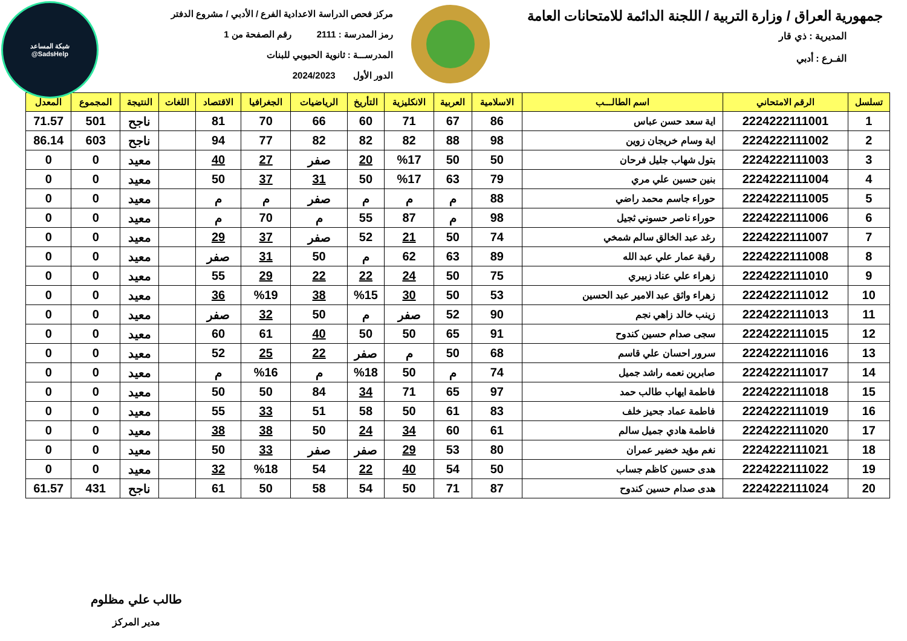شبكة المساعد
@SadsHelp
جمهورية العراق / وزارة التربية / اللجنة الدائمة للامتحانات العامة
المديرية : ذي قار
الفـرع : أدبي
مركز فحص الدراسة الاعدادية الفرع / الأدبي / مشروع الدفتر
رمز المدرسة : 2111 رقم الصفحة من 1
المدرســـة : ثانوية الحبوبي للبنات
الدور الأول 2024/2023
| تسلسل | الرقم الامتحاني | اسم الطالـــب | الاسلامية | العربية | الانكليزية | التأريخ | الرياضيات | الجغرافيا | الاقتصاد | اللغات | النتيجة | المجموع | المعدل |
| --- | --- | --- | --- | --- | --- | --- | --- | --- | --- | --- | --- | --- | --- |
| 1 | 2224222111001 | اية سعد حسن عباس | 86 | 67 | 71 | 60 | 66 | 70 | 81 | | ناجح | 501 | 71.57 |
| 2 | 2224222111002 | اية وسام خريجان زوين | 98 | 88 | 82 | 82 | 82 | 77 | 94 | | ناجح | 603 | 86.14 |
| 3 | 2224222111003 | بتول شهاب جليل فرحان | 50 | 50 | %17 | 20 | صفر | 27 | 40 | | معيد | 0 | 0 |
| 4 | 2224222111004 | بنين حسين علي مري | 79 | 63 | %17 | 50 | 31 | 37 | 50 | | معيد | 0 | 0 |
| 5 | 2224222111005 | حوراء جاسم محمد راضي | 88 | م | م | م | صفر | م | م | | معيد | 0 | 0 |
| 6 | 2224222111006 | حوراء ناصر حسوني ثجيل | 98 | م | 87 | 55 | م | 70 | م | | معيد | 0 | 0 |
| 7 | 2224222111007 | رغد عبد الخالق سالم شمخي | 74 | 50 | 21 | 52 | صفر | 37 | 29 | | معيد | 0 | 0 |
| 8 | 2224222111008 | رقية عمار علي عبد الله | 89 | 63 | 62 | م | 50 | 31 | صفر | | معيد | 0 | 0 |
| 9 | 2224222111010 | زهراء علي عناد زبيري | 75 | 50 | 24 | 22 | 22 | 29 | 55 | | معيد | 0 | 0 |
| 10 | 2224222111012 | زهراء واثق عبد الامير عبد الحسين | 53 | 50 | 30 | %15 | 38 | %19 | 36 | | معيد | 0 | 0 |
| 11 | 2224222111013 | زينب خالد زاهي نجم | 90 | 52 | صفر | م | 50 | 32 | صفر | | معيد | 0 | 0 |
| 12 | 2224222111015 | سجى صدام حسين كندوح | 91 | 65 | 50 | 50 | 40 | 61 | 60 | | معيد | 0 | 0 |
| 13 | 2224222111016 | سرور احسان علي قاسم | 68 | 50 | م | صفر | 22 | 25 | 52 | | معيد | 0 | 0 |
| 14 | 2224222111017 | صابرين نعمه راشد جميل | 74 | م | 50 | %18 | م | %16 | م | | معيد | 0 | 0 |
| 15 | 2224222111018 | فاطمة ايهاب طالب حمد | 97 | 65 | 71 | 34 | 84 | 50 | 50 | | معيد | 0 | 0 |
| 16 | 2224222111019 | فاطمة عماد جحيز خلف | 83 | 61 | 50 | 58 | 51 | 33 | 55 | | معيد | 0 | 0 |
| 17 | 2224222111020 | فاطمة هادي جميل سالم | 61 | 60 | 34 | 24 | 50 | 38 | 38 | | معيد | 0 | 0 |
| 18 | 2224222111021 | نغم مؤيد خضير عمران | 80 | 53 | 29 | صفر | صفر | 33 | 50 | | معيد | 0 | 0 |
| 19 | 2224222111022 | هدى حسين كاظم جساب | 50 | 54 | 40 | 22 | 54 | %18 | 32 | | معيد | 0 | 0 |
| 20 | 2224222111024 | هدى صدام حسين كندوح | 87 | 71 | 50 | 54 | 58 | 50 | 61 | | ناجح | 431 | 61.57 |
طالب علي مظلوم
مدير المركز